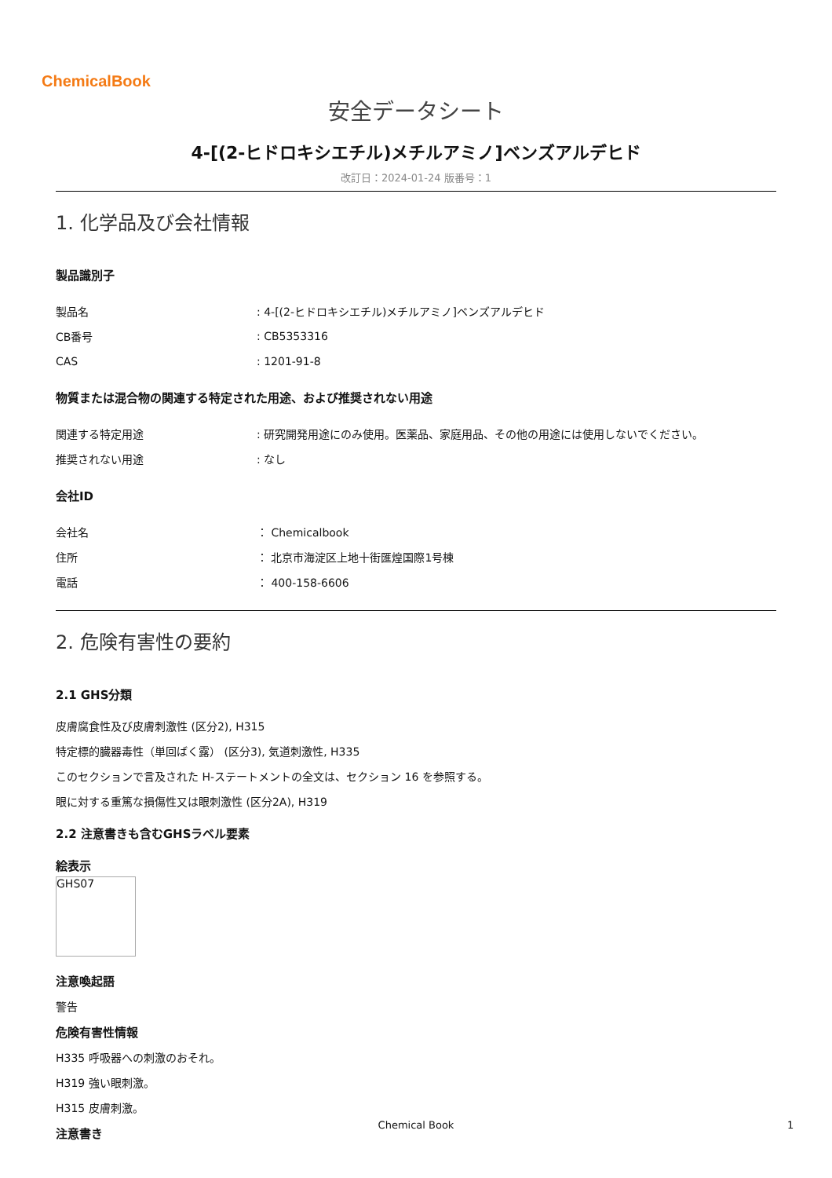ChemicalBook
安全データシート
4-[(2-ヒドロキシエチル)メチルアミノ]ベンズアルデヒド
改訂日：2024-01-24 版番号：1
1. 化学品及び会社情報
製品識別子
| 製品名 | : 4-[(2-ヒドロキシエチル)メチルアミノ]ベンズアルデヒド |
| CB番号 | : CB5353316 |
| CAS | : 1201-91-8 |
物質または混合物の関連する特定された用途、および推奨されない用途
| 関連する特定用途 | : 研究開発用途にのみ使用。医薬品、家庭用品、その他の用途には使用しないでください。 |
| 推奨されない用途 | : なし |
会社ID
| 会社名 | ： Chemicalbook |
| 住所 | ： 北京市海淀区上地十街匯煌国際1号棟 |
| 電話 | ： 400-158-6606 |
2. 危険有害性の要約
2.1 GHS分類
皮膚腐食性及び皮膚刺激性 (区分2), H315
特定標的臓器毒性（単回ばく露） (区分3), 気道刺激性, H335
このセクションで言及された H-ステートメントの全文は、セクション 16 を参照する。
眼に対する重篤な損傷性又は眼刺激性 (区分2A), H319
2.2 注意書きも含むGHSラベル要素
絵表示
GHS07
注意喚起語
警告
危険有害性情報
H335 呼吸器への刺激のおそれ。
H319 強い眼刺激。
H315 皮膚刺激。
注意書き
Chemical Book 1